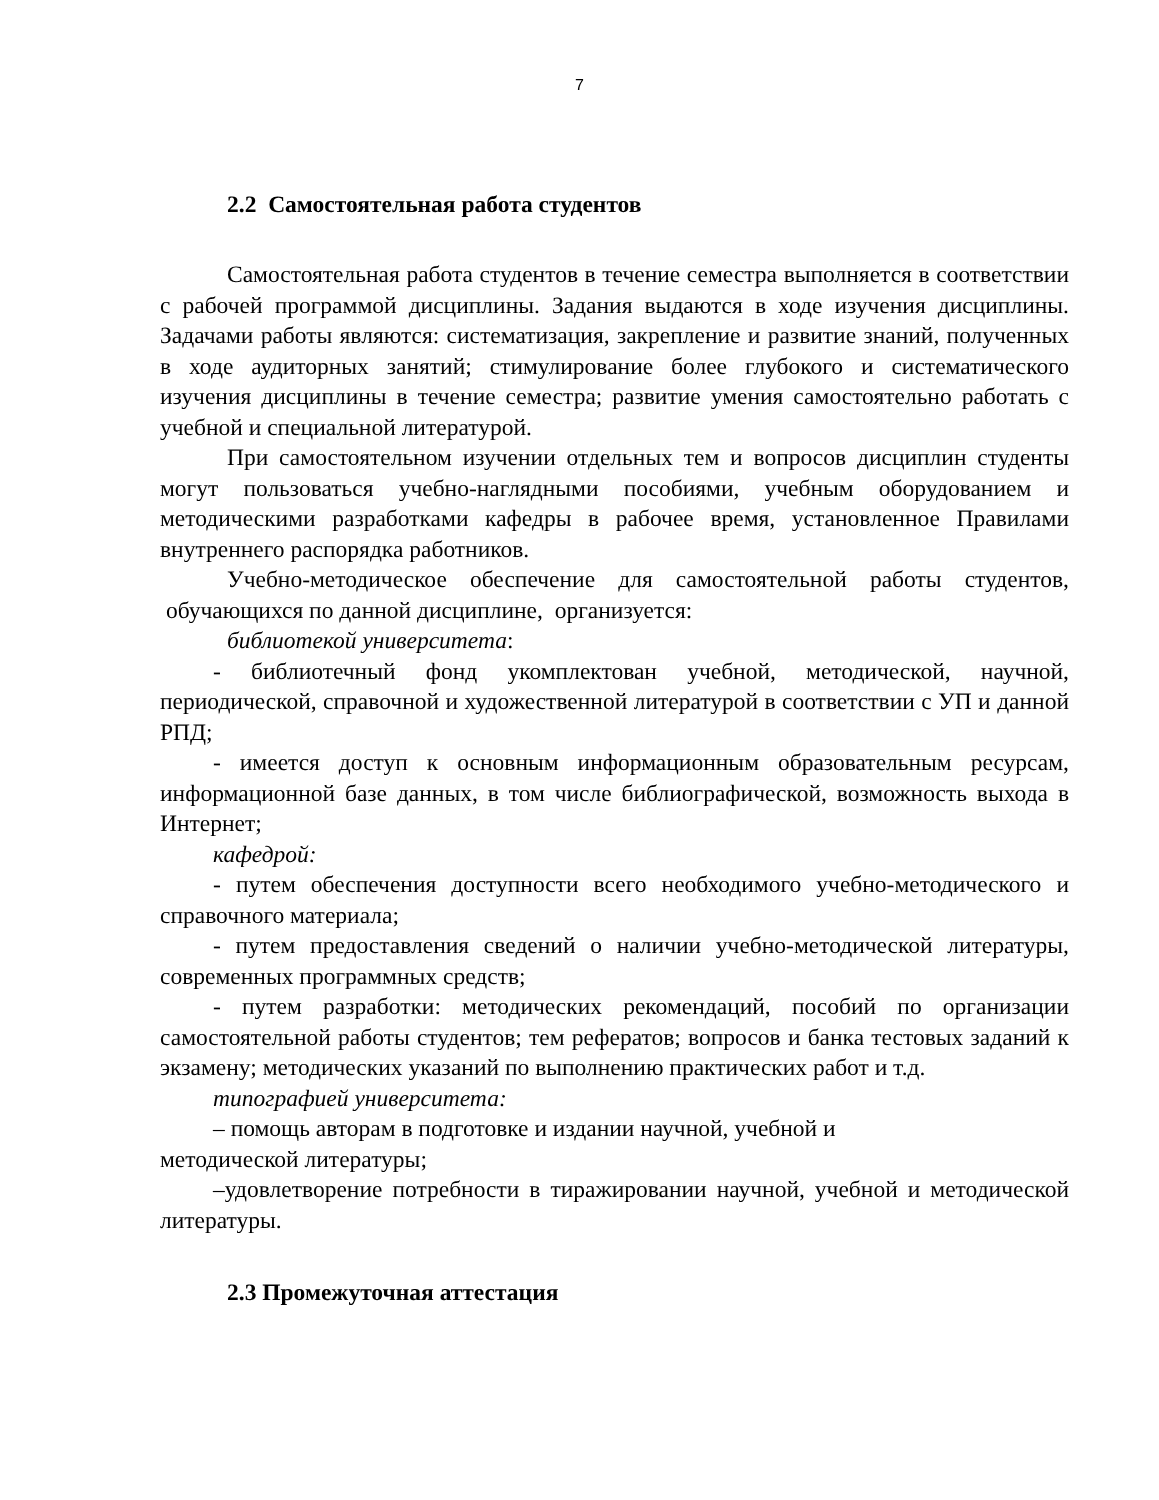7
2.2 Самостоятельная работа студентов
Самостоятельная работа студентов в течение семестра выполняется в соответствии с рабочей программой дисциплины. Задания выдаются в ходе изучения дисциплины. Задачами работы являются: систематизация, закрепление и развитие знаний, полученных в ходе аудиторных занятий; стимулирование более глубокого и систематического изучения дисциплины в течение семестра; развитие умения самостоятельно работать с учебной и специальной литературой.
При самостоятельном изучении отдельных тем и вопросов дисциплин студенты могут пользоваться учебно-наглядными пособиями, учебным оборудованием и методическими разработками кафедры в рабочее время, установленное Правилами внутреннего распорядка работников.
Учебно-методическое обеспечение для самостоятельной работы студентов, обучающихся по данной дисциплине, организуется:
библиотекой университета:
- библиотечный фонд укомплектован учебной, методической, научной, периодической, справочной и художественной литературой в соответствии с УП и данной РПД;
- имеется доступ к основным информационным образовательным ресурсам, информационной базе данных, в том числе библиографической, возможность выхода в Интернет;
кафедрой:
- путем обеспечения доступности всего необходимого учебно-методического и справочного материала;
- путем предоставления сведений о наличии учебно-методической литературы, современных программных средств;
- путем разработки: методических рекомендаций, пособий по организации самостоятельной работы студентов; тем рефератов; вопросов и банка тестовых заданий к экзамену; методических указаний по выполнению практических работ и т.д.
типографией университета:
– помощь авторам в подготовке и издании научной, учебной и
методической литературы;
–удовлетворение потребности в тиражировании научной, учебной и методической литературы.
2.3 Промежуточная аттестация